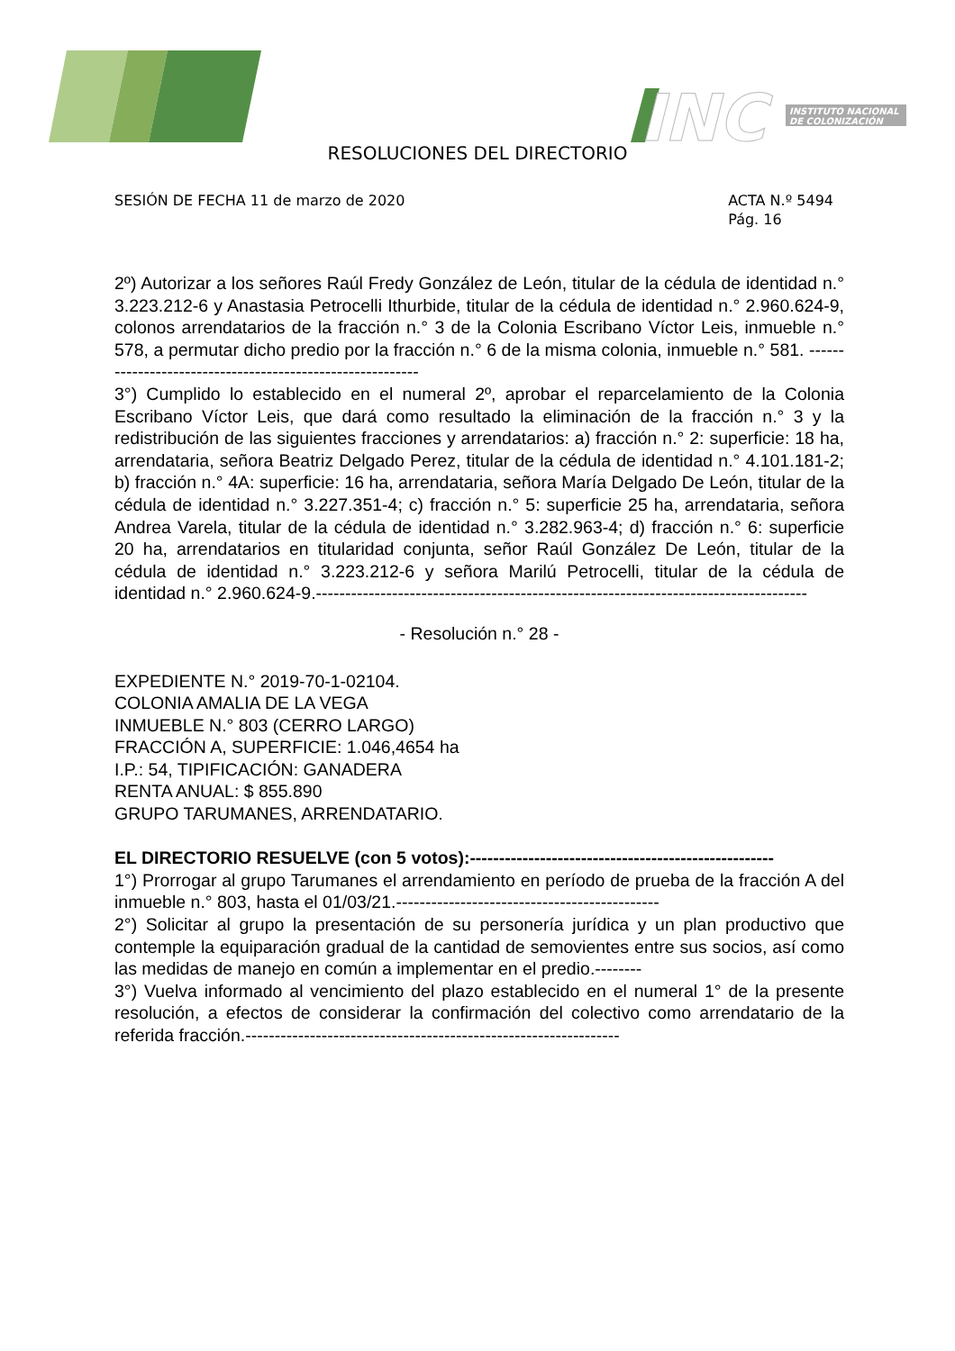INC
INSTITUTO NACIONAL
DE COLONIZACIÓN
RESOLUCIONES DEL DIRECTORIO
SESIÓN DE FECHA 11 de marzo de 2020
ACTA N.º 5494
Pág. 16
2º) Autorizar a los señores Raúl Fredy González de León, titular de la cédula de identidad n.° 3.223.212-6 y Anastasia Petrocelli Ithurbide, titular de la cédula de identidad n.° 2.960.624-9, colonos arrendatarios de la fracción n.° 3 de la Colonia Escribano Víctor Leis, inmueble n.° 578, a permutar dicho predio por la fracción n.° 6 de la misma colonia, inmueble n.° 581. ----------------------------------------------------------
3°) Cumplido lo establecido en el numeral 2º, aprobar el reparcelamiento de la Colonia Escribano Víctor Leis, que dará como resultado la eliminación de la fracción n.° 3 y la redistribución de las siguientes fracciones y arrendatarios: a) fracción n.° 2: superficie: 18 ha, arrendataria, señora Beatriz Delgado Perez, titular de la cédula de identidad n.° 4.101.181-2; b) fracción n.° 4A: superficie: 16 ha, arrendataria, señora María Delgado De León, titular de la cédula de identidad n.° 3.227.351-4; c) fracción n.° 5: superficie 25 ha, arrendataria, señora Andrea Varela, titular de la cédula de identidad n.° 3.282.963-4; d) fracción n.° 6: superficie 20 ha, arrendatarios en titularidad conjunta, señor Raúl González De León, titular de la cédula de identidad n.° 3.223.212-6 y señora Marilú Petrocelli, titular de la cédula de identidad n.° 2.960.624-9.------------------------------------------------------------------------------------
- Resolución n.° 28 -
EXPEDIENTE N.° 2019-70-1-02104.
COLONIA AMALIA DE LA VEGA
INMUEBLE N.° 803 (CERRO LARGO)
FRACCIÓN A, SUPERFICIE: 1.046,4654 ha
I.P.: 54, TIPIFICACIÓN: GANADERA
RENTA ANUAL: $ 855.890
GRUPO TARUMANES, ARRENDATARIO.
EL DIRECTORIO RESUELVE (con 5 votos):----------------------------------------------------
1°) Prorrogar al grupo Tarumanes el arrendamiento en período de prueba de la fracción A del inmueble n.° 803, hasta el 01/03/21.---------------------------------------------
2°) Solicitar al grupo la presentación de su personería jurídica y un plan productivo que contemple la equiparación gradual de la cantidad de semovientes entre sus socios, así como las medidas de manejo en común a implementar en el predio.--------
3°) Vuelva informado al vencimiento del plazo establecido en el numeral 1° de la presente resolución, a efectos de considerar la confirmación del colectivo como arrendatario de la referida fracción.----------------------------------------------------------------